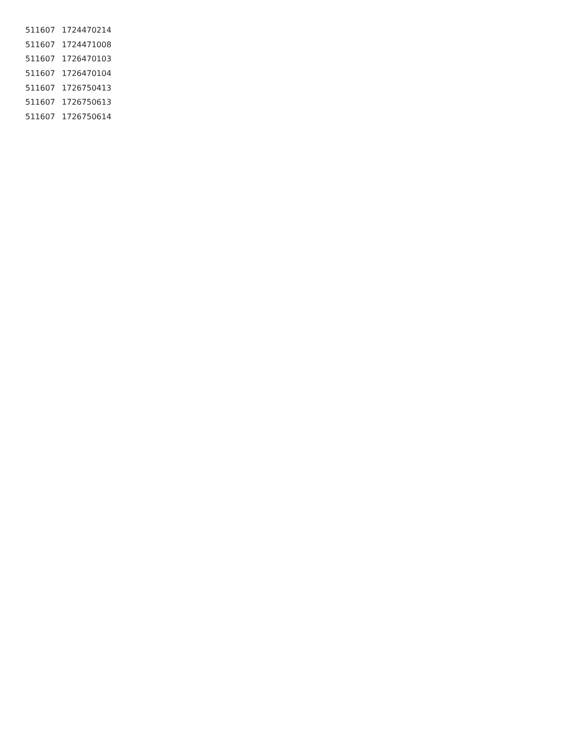| 511607 | 1724470214 |
| 511607 | 1724471008 |
| 511607 | 1726470103 |
| 511607 | 1726470104 |
| 511607 | 1726750413 |
| 511607 | 1726750613 |
| 511607 | 1726750614 |